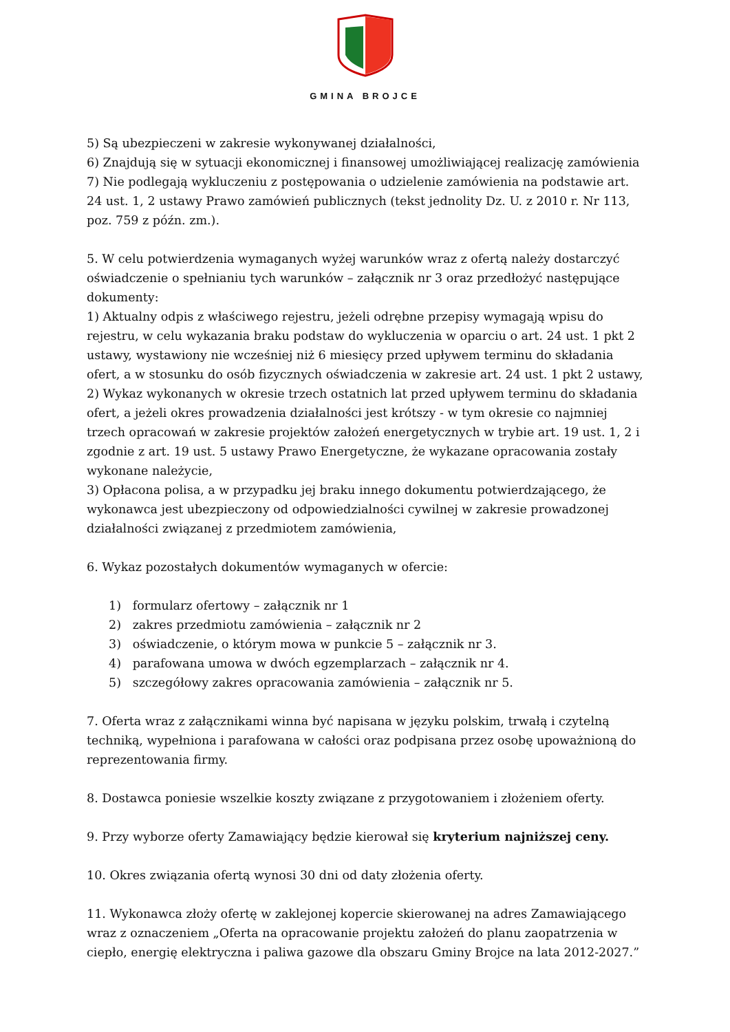GMINA BROJCE
5) Są ubezpieczeni w zakresie wykonywanej działalności,
6) Znajdują się w sytuacji ekonomicznej i finansowej umożliwiającej realizację zamówienia
7) Nie podlegają wykluczeniu z postępowania o udzielenie zamówienia na podstawie art. 24 ust. 1, 2 ustawy Prawo zamówień publicznych (tekst jednolity Dz. U. z 2010 r. Nr 113, poz. 759 z późn. zm.).
5. W celu potwierdzenia wymaganych wyżej warunków wraz z ofertą należy dostarczyć oświadczenie o spełnianiu tych warunków – załącznik nr 3 oraz przedłożyć następujące dokumenty:
1) Aktualny odpis z właściwego rejestru, jeżeli odrębne przepisy wymagają wpisu do rejestru, w celu wykazania braku podstaw do wykluczenia w oparciu o art. 24 ust. 1 pkt 2 ustawy, wystawiony nie wcześniej niż 6 miesięcy przed upływem terminu do składania ofert, a w stosunku do osób fizycznych oświadczenia w zakresie art. 24 ust. 1 pkt 2 ustawy,
2) Wykaz wykonanych w okresie trzech ostatnich lat przed upływem terminu do składania ofert, a jeżeli okres prowadzenia działalności jest krótszy - w tym okresie co najmniej trzech opracowań w zakresie projektów założeń energetycznych w trybie art. 19 ust. 1, 2 i zgodnie z art. 19 ust. 5 ustawy Prawo Energetyczne, że wykazane opracowania zostały wykonane należycie,
3) Opłacona polisa, a w przypadku jej braku innego dokumentu potwierdzającego, że wykonawca jest ubezpieczony od odpowiedzialności cywilnej w zakresie prowadzonej działalności związanej z przedmiotem zamówienia,
6. Wykaz pozostałych dokumentów wymaganych w ofercie:
1) formularz ofertowy – załącznik nr 1
2) zakres przedmiotu zamówienia – załącznik nr 2
3) oświadczenie, o którym mowa w punkcie 5 – załącznik nr 3.
4) parafowana umowa w dwóch egzemplarzach – załącznik nr 4.
5) szczegółowy zakres opracowania zamówienia – załącznik nr 5.
7. Oferta wraz z załącznikami winna być napisana w języku polskim, trwałą i czytelną techniką, wypełniona i parafowana w całości oraz podpisana przez osobę upoważnioną do reprezentowania firmy.
8. Dostawca poniesie wszelkie koszty związane z przygotowaniem i złożeniem oferty.
9. Przy wyborze oferty Zamawiający będzie kierował się kryterium najniższej ceny.
10. Okres związania ofertą wynosi 30 dni od daty złożenia oferty.
11. Wykonawca złoży ofertę w zaklejonej kopercie skierowanej na adres Zamawiającego wraz z oznaczeniem „Oferta na opracowanie projektu założeń do planu zaopatrzenia w ciepło, energię elektryczna i paliwa gazowe dla obszaru Gminy Brojce na lata 2012-2027.”